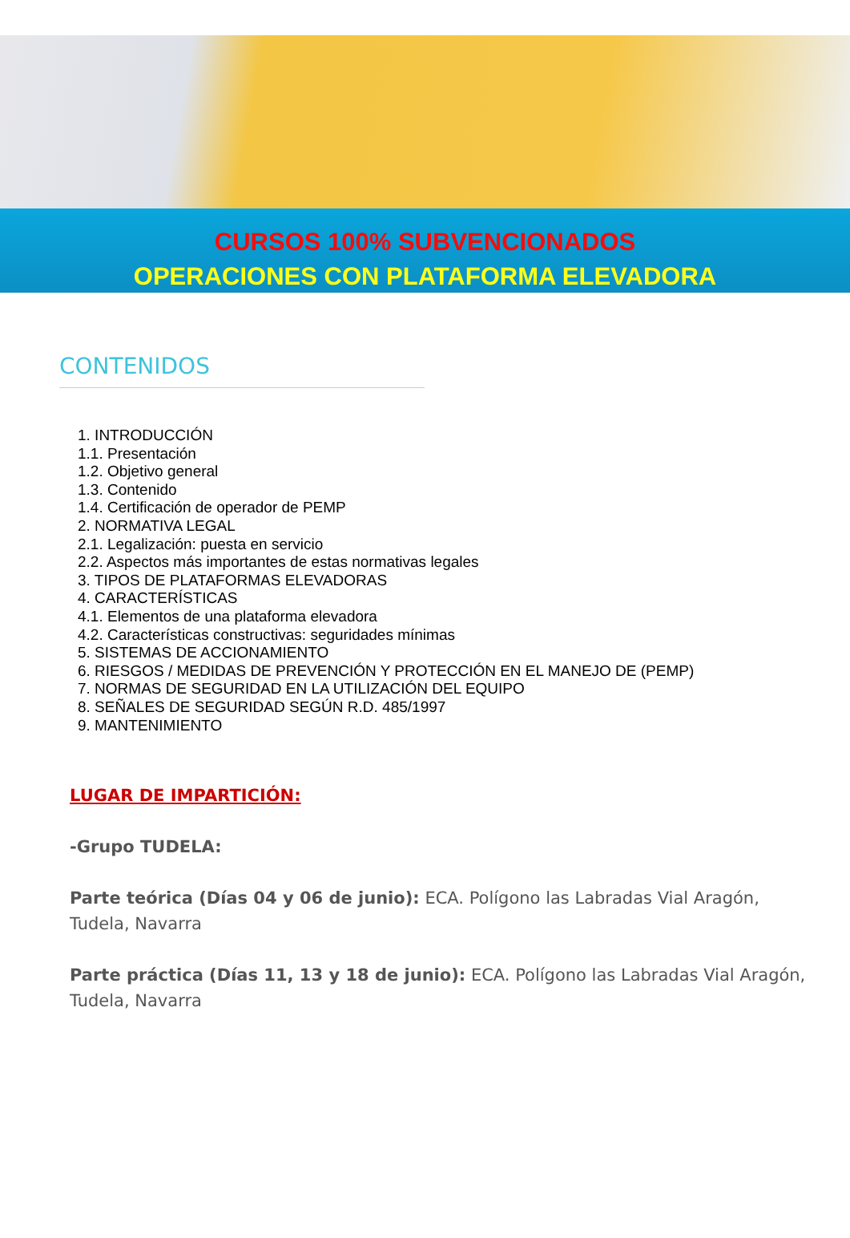CURSOS 100% SUBVENCIONADOS
OPERACIONES CON PLATAFORMA ELEVADORA
CONTENIDOS
1. INTRODUCCIÓN
1.1. Presentación
1.2. Objetivo general
1.3. Contenido
1.4. Certificación de operador de PEMP
2. NORMATIVA LEGAL
2.1. Legalización: puesta en servicio
2.2. Aspectos más importantes de estas normativas legales
3. TIPOS DE PLATAFORMAS ELEVADORAS
4. CARACTERÍSTICAS
4.1. Elementos de una plataforma elevadora
4.2. Características constructivas: seguridades mínimas
5. SISTEMAS DE ACCIONAMIENTO
6. RIESGOS / MEDIDAS DE PREVENCIÓN Y PROTECCIÓN EN EL MANEJO DE (PEMP)
7. NORMAS DE SEGURIDAD EN LA UTILIZACIÓN DEL EQUIPO
8. SEÑALES DE SEGURIDAD SEGÚN R.D. 485/1997
9. MANTENIMIENTO
LUGAR DE IMPARTICIÓN:
-Grupo TUDELA:
Parte teórica (Días 04 y 06 de junio): ECA. Polígono las Labradas Vial Aragón, Tudela, Navarra
Parte práctica (Días 11, 13 y 18 de junio): ECA. Polígono las Labradas Vial Aragón, Tudela, Navarra